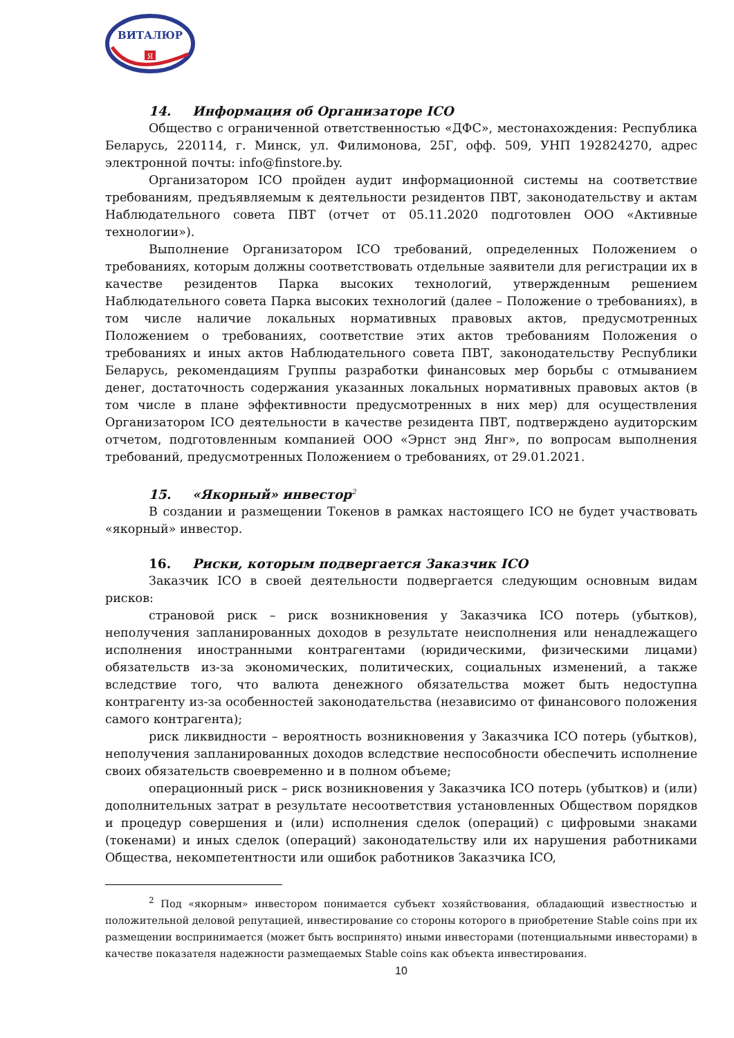ВИТАЛЮР
Я
14. Информация об Организаторе ICO
Общество с ограниченной ответственностью «ДФС», местонахождения: Республика Беларусь, 220114, г. Минск, ул. Филимонова, 25Г, офф. 509, УНП 192824270, адрес электронной почты: info@finstore.by.
Организатором ICO пройден аудит информационной системы на соответствие требованиям, предъявляемым к деятельности резидентов ПВТ, законодательству и актам Наблюдательного совета ПВТ (отчет от 05.11.2020 подготовлен ООО «Активные технологии»).
Выполнение Организатором ICO требований, определенных Положением о требованиях, которым должны соответствовать отдельные заявители для регистрации их в качестве резидентов Парка высоких технологий, утвержденным решением Наблюдательного совета Парка высоких технологий (далее – Положение о требованиях), в том числе наличие локальных нормативных правовых актов, предусмотренных Положением о требованиях, соответствие этих актов требованиям Положения о требованиях и иных актов Наблюдательного совета ПВТ, законодательству Республики Беларусь, рекомендациям Группы разработки финансовых мер борьбы с отмыванием денег, достаточность содержания указанных локальных нормативных правовых актов (в том числе в плане эффективности предусмотренных в них мер) для осуществления Организатором ICO деятельности в качестве резидента ПВТ, подтверждено аудиторским отчетом, подготовленным компанией ООО «Эрнст энд Янг», по вопросам выполнения требований, предусмотренных Положением о требованиях, от 29.01.2021.
15. «Якорный» инвестор<sup>2</sup>
В создании и размещении Токенов в рамках настоящего ICO не будет участвовать «якорный» инвестор.
16. Риски, которым подвергается Заказчик ICO
Заказчик ICO в своей деятельности подвергается следующим основным видам рисков:
страновой риск – риск возникновения у Заказчика ICO потерь (убытков), неполучения запланированных доходов в результате неисполнения или ненадлежащего исполнения иностранными контрагентами (юридическими, физическими лицами) обязательств из-за экономических, политических, социальных изменений, а также вследствие того, что валюта денежного обязательства может быть недоступна контрагенту из-за особенностей законодательства (независимо от финансового положения самого контрагента);
риск ликвидности – вероятность возникновения у Заказчика ICO потерь (убытков), неполучения запланированных доходов вследствие неспособности обеспечить исполнение своих обязательств своевременно и в полном объеме;
операционный риск – риск возникновения у Заказчика ICO потерь (убытков) и (или) дополнительных затрат в результате несоответствия установленных Обществом порядков и процедур совершения и (или) исполнения сделок (операций) с цифровыми знаками (токенами) и иных сделок (операций) законодательству или их нарушения работниками Общества, некомпетентности или ошибок работников Заказчика ICO,
<sup>2</sup> Под «якорным» инвестором понимается субъект хозяйствования, обладающий известностью и положительной деловой репутацией, инвестирование со стороны которого в приобретение Stable coins при их размещении воспринимается (может быть воспринято) иными инвесторами (потенциальными инвесторами) в качестве показателя надежности размещаемых Stable coins как объекта инвестирования.
10